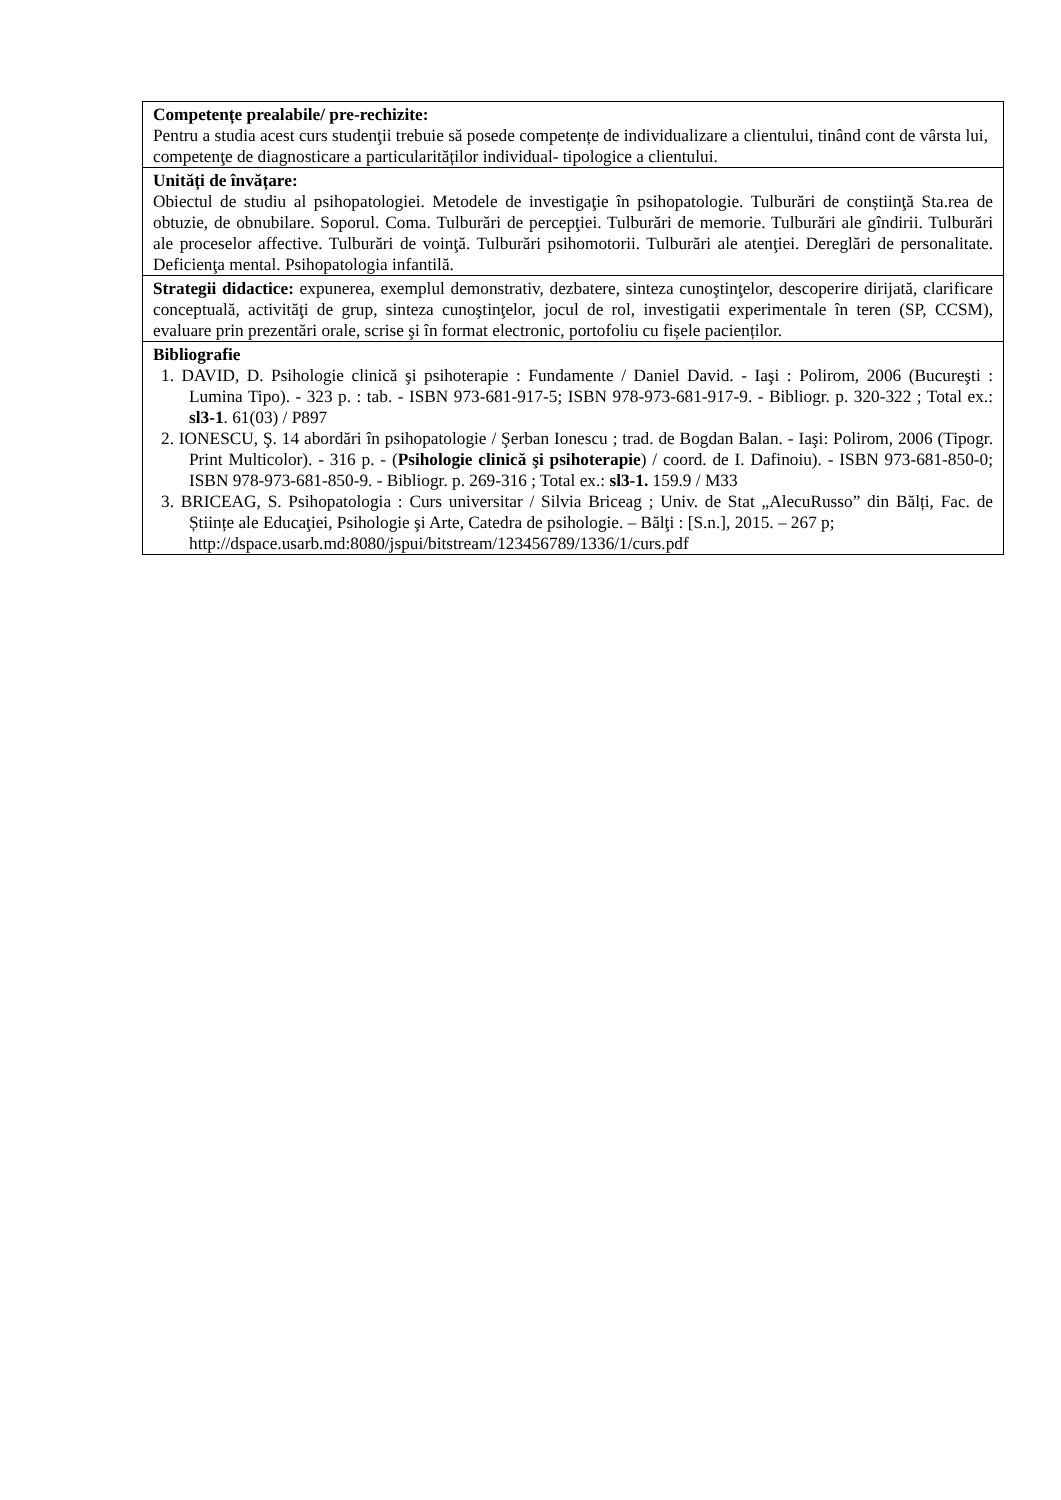| Competențe prealabile/ pre-rechizite: Pentru a studia acest curs studenţii trebuie să posede competențe de individualizare a clientului, tinând cont de vârsta lui, competenţe de diagnosticare a particularităților individual- tipologice a clientului. |
| Unități de învățare: Obiectul de studiu al psihopatologiei. Metodele de investigaţie în psihopatologie. Tulburări de conștiinţă Sta.rea de obtuzie, de obnubilare. Soporul. Coma. Tulburări de percepţiei. Tulburări de memorie. Tulburări ale gîndirii. Tulburări ale proceselor affective. Tulburări de voinţă. Tulburări psihomotorii. Tulburări ale atenţiei. Dereglări de personalitate. Deficienţa mental. Psihopatologia infantilă. |
| Strategii didactice: expunerea, exemplul demonstrativ, dezbatere, sinteza cunoştinţelor, descoperire dirijată, clarificare conceptuală, activităţi de grup, sinteza cunoştinţelor, jocul de rol, investigatii experimentale în teren (SP, CCSM), evaluare prin prezentări orale, scrise şi în format electronic, portofoliu cu fișele pacienților. |
| Bibliografie 1. DAVID, D. Psihologie clinică şi psihoterapie : Fundamente / Daniel David. - Iaşi : Polirom, 2006 (Bucureşti : Lumina Tipo). - 323 p. : tab. - ISBN 973-681-917-5; ISBN 978-973-681-917-9. - Bibliogr. p. 320-322 ; Total ex.: sl3-1 . 61(03) / P897 2. IONESCU, Ş. 14 abordări în psihopatologie / Şerban Ionescu ; trad. de Bogdan Balan. - Iaşi: Polirom, 2006 (Tipogr. Print Multicolor). - 316 p. - ( Psihologie clinică şi psihoterapie ) / coord. de I. Dafinoiu). - ISBN 973-681-850-0; ISBN 978-973-681-850-9. - Bibliogr. p. 269-316 ; Total ex.: sl3-1. 159.9 / M33 3. BRICEAG, S. Psihopatologia : Curs universitar / Silvia Briceag ; Univ. de Stat „AlecuRusso” din Bălți, Fac. de Științe ale Educaţiei, Psihologie şi Arte, Catedra de psihologie. – Bălţi : [S.n.], 2015. – 267 p; http://dspace.usarb.md:8080/jspui/bitstream/123456789/1336/1/curs.pdf |